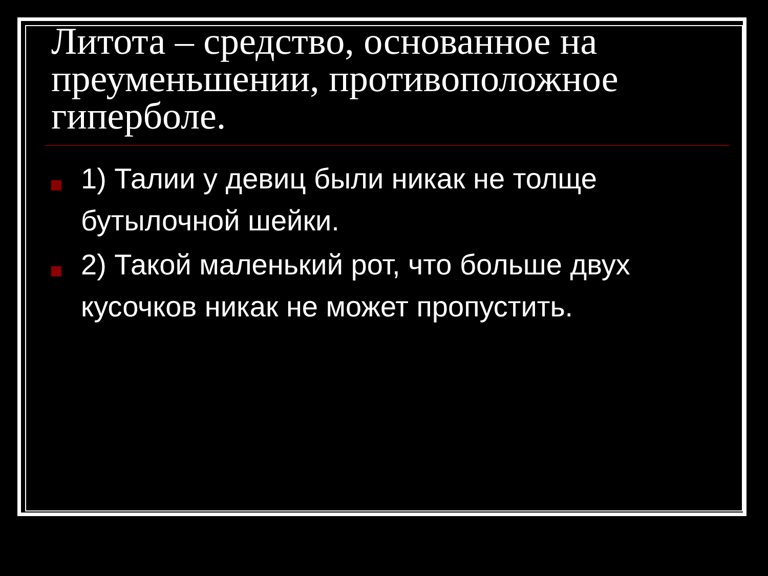Литота – средство, основанное на преуменьшении, противоположное гиперболе.
1) Талии у девиц были никак не толще бутылочной шейки.
2) Такой маленький рот, что больше двух кусочков никак не может пропустить.